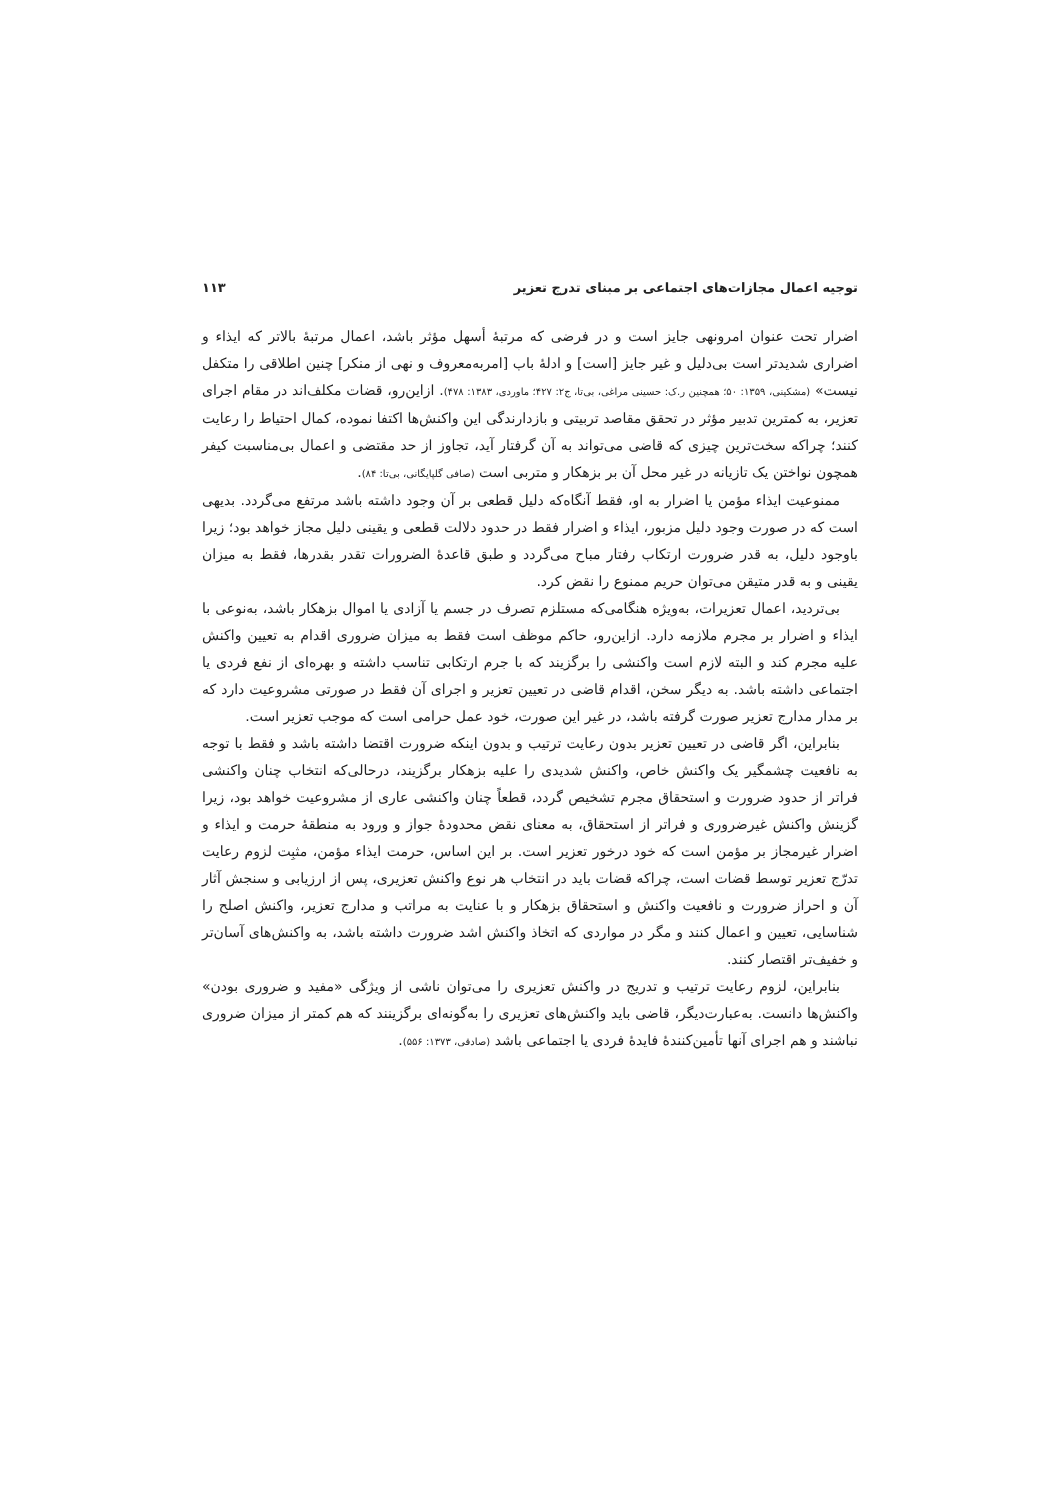توجیه اعمال مجازات‌های اجتماعی بر مبنای تدرج تعزیر ۱۱۳
اضرار تحت عنوان امرونهی جایز است و در فرضی که مرتبهٔ أسهل مؤثر باشد، اعمال مرتبهٔ بالاتر که ایذاء و اضراری شدیدتر است بی‌دلیل و غیر جایز [است] و ادلهٔ باب [امربه‌معروف و نهی از منکر] چنین اطلاقی را متکفل نیست» (مشکینی، ۱۳۵۹: ۵۰؛ همچنین ر.ک: حسینی مراغی، بی‌تا، ج۲: ۴۲۷؛ ماوردی، ۱۳۸۳: ۴۷۸). ازاین‌رو، قضات مکلف‌اند در مقام اجرای تعزیر، به کمترین تدبیر مؤثر در تحقق مقاصد تربیتی و بازدارندگی این واکنش‌ها اکتفا نموده، کمال احتیاط را رعایت کنند؛ چراکه سخت‌ترین چیزی که قاضی می‌تواند به آن گرفتار آید، تجاوز از حد مقتضی و اعمال بی‌مناسبت کیفر همچون نواختن یک تازیانه در غیر محل آن بر بزهکار و متربی است (صافی گلپایگانی، بی‌تا: ۸۴).
ممنوعیت ایذاء مؤمن یا اضرار به او، فقط آنگاه‌که دلیل قطعی بر آن وجود داشته باشد مرتفع می‌گردد. بدیهی است که در صورت وجود دلیل مزبور، ایذاء و اضرار فقط در حدود دلالت قطعی و یقینی دلیل مجاز خواهد بود؛ زیرا باوجود دلیل، به قدر ضرورت ارتکاب رفتار مباح می‌گردد و طبق قاعدهٔ الضرورات تقدر بقدرها، فقط به میزان یقینی و به قدر متیقن می‌توان حریم ممنوع را نقض کرد.
بی‌تردید، اعمال تعزیرات، به‌ویژه هنگامی‌که مستلزم تصرف در جسم یا آزادی یا اموال بزهکار باشد، به‌نوعی با ایذاء و اضرار بر مجرم ملازمه دارد. ازاین‌رو، حاکم موظف است فقط به میزان ضروری اقدام به تعیین واکنش علیه مجرم کند و البته لازم است واکنشی را برگزیند که با جرم ارتکابی تناسب داشته و بهره‌ای از نفع فردی یا اجتماعی داشته باشد. به دیگر سخن، اقدام قاضی در تعیین تعزیر و اجرای آن فقط در صورتی مشروعیت دارد که بر مدار مدارج تعزیر صورت گرفته باشد، در غیر این صورت، خود عمل حرامی است که موجب تعزیر است.
بنابراین، اگر قاضی در تعیین تعزیر بدون رعایت ترتیب و بدون اینکه ضرورت اقتضا داشته باشد و فقط با توجه به نافعیت چشمگیر یک واکنش خاص، واکنش شدیدی را علیه بزهکار برگزیند، درحالی‌که انتخاب چنان واکنشی فراتر از حدود ضرورت و استحقاق مجرم تشخیص گردد، قطعاً چنان واکنشی عاری از مشروعیت خواهد بود، زیرا گزینش واکنش غیرضروری و فراتر از استحقاق، به معنای نقض محدودهٔ جواز و ورود به منطقهٔ حرمت و ایذاء و اضرار غیرمجاز بر مؤمن است که خود درخور تعزیر است. بر این اساس، حرمت ایذاء مؤمن، مثبِت لزوم رعایت تدرّج تعزیر توسط قضات است، چراکه قضات باید در انتخاب هر نوع واکنش تعزیری، پس از ارزیابی و سنجش آثار آن و احراز ضرورت و نافعیت واکنش و استحقاق بزهکار و با عنایت به مراتب و مدارج تعزیر، واکنش اصلح را شناسایی، تعیین و اعمال کنند و مگر در مواردی که اتخاذ واکنش اشد ضرورت داشته باشد، به واکنش‌های آسان‌تر و خفیف‌تر اقتصار کنند.
بنابراین، لزوم رعایت ترتیب و تدریج در واکنش تعزیری را می‌توان ناشی از ویژگی «مفید و ضروری بودن» واکنش‌ها دانست. به‌عبارت‌دیگر، قاضی باید واکنش‌های تعزیری را به‌گونه‌ای برگزینند که هم کمتر از میزان ضروری نباشند و هم اجرای آنها تأمین‌کنندهٔ فایدهٔ فردی یا اجتماعی باشد (صادقی، ۱۳۷۳: ۵۵۶).